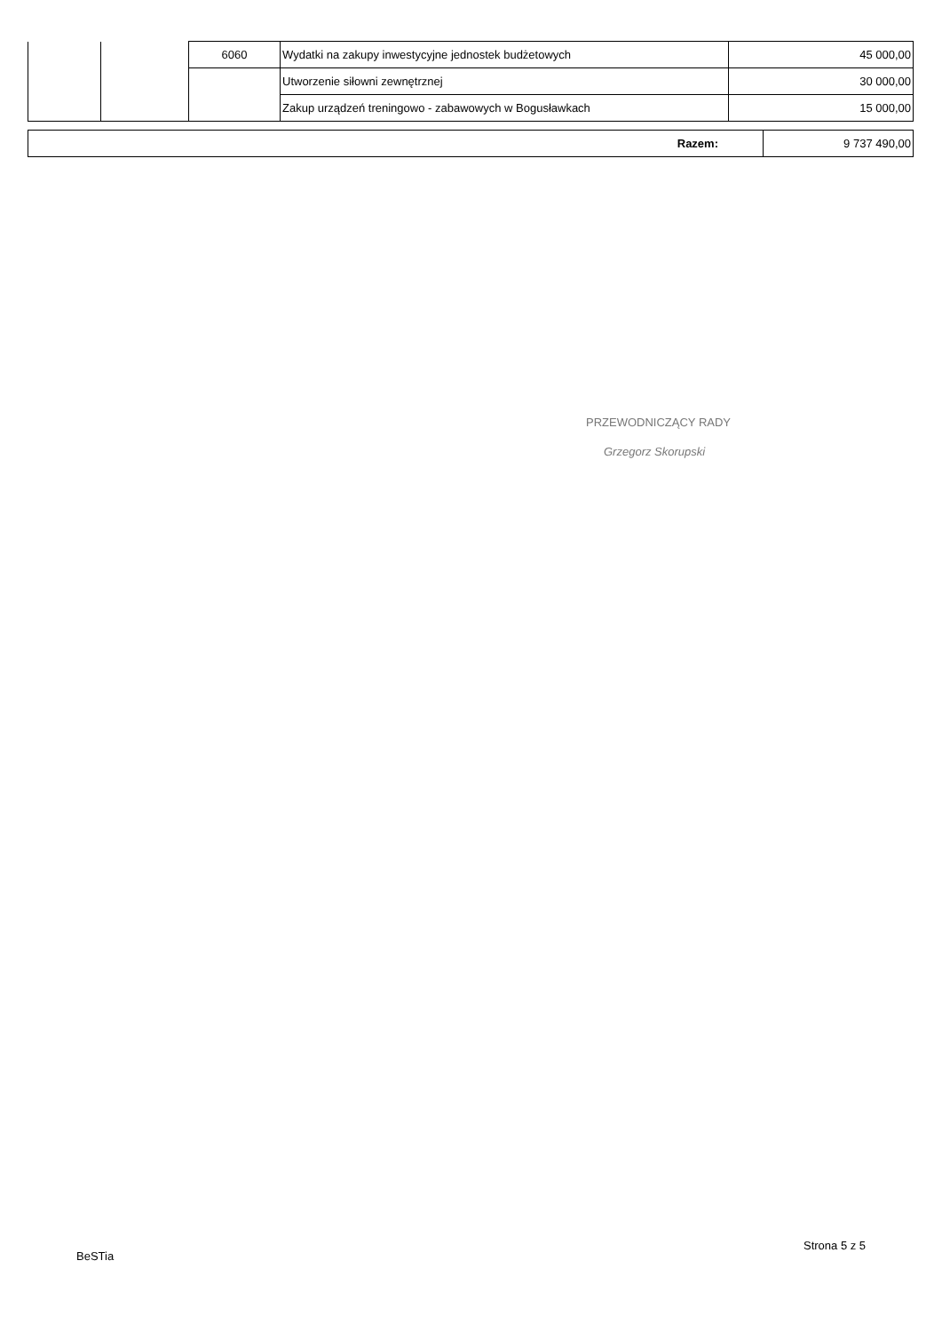| | | 6060 | Wydatki na zakupy inwestycyjne jednostek budżetowych | 45 000,00 |
| | | | Utworzenie siłowni zewnętrznej | 30 000,00 |
| | | | Zakup urządzeń treningowo - zabawowych w Bogusławkach | 15 000,00 |
| Razem: | 9 737 490,00 |
PRZEWODNICZĄCY RADY
Grzegorz Skorupski
Strona 5 z 5
BeSTia